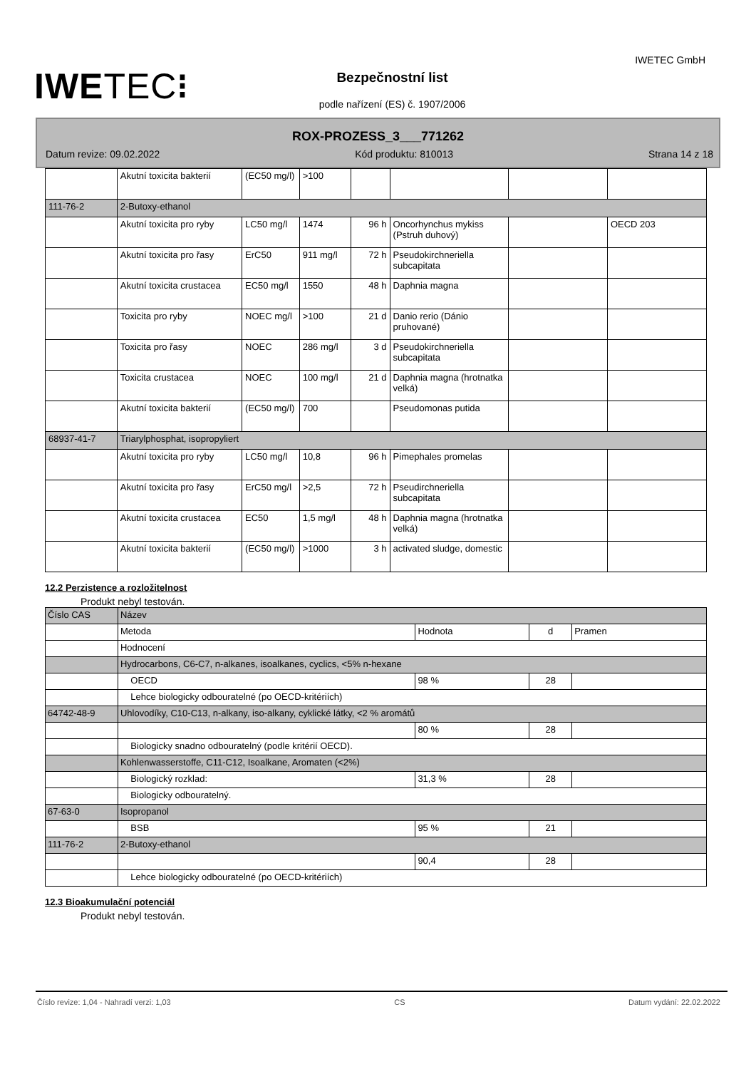IWETEC⁝
IWETEC GmbH
Bezpečnostní list
podle nařízení (ES) č. 1907/2006
ROX-PROZESS_3___771262
Datum revize: 09.02.2022 Kód produktu: 810013 Strana 14 z 18
| | Akutní toxicita bakterií | (EC50 mg/l) | >100 | | | | |
| 111-76-2 | 2-Butoxy-ethanol | | | | | | |
| | Akutní toxicita pro ryby | LC50 mg/l | 1474 | 96 h | Oncorhynchus mykiss (Pstruh duhový) | | OECD 203 |
| | Akutní toxicita pro řasy | ErC50 | 911 mg/l | 72 h | Pseudokirchneriella subcapitata | | |
| | Akutní toxicita crustacea | EC50 mg/l | 1550 | 48 h | Daphnia magna | | |
| | Toxicita pro ryby | NOEC mg/l | >100 | 21 d | Danio rerio (Dánio pruhované) | | |
| | Toxicita pro řasy | NOEC | 286 mg/l | 3 d | Pseudokirchneriella subcapitata | | |
| | Toxicita crustacea | NOEC | 100 mg/l | 21 d | Daphnia magna (hrotnatka velká) | | |
| | Akutní toxicita bakterií | (EC50 mg/l) | 700 | | Pseudomonas putida | | |
| 68937-41-7 | Triarylphosphat, isopropyliert | | | | | | |
| | Akutní toxicita pro ryby | LC50 mg/l | 10,8 | 96 h | Pimephales promelas | | |
| | Akutní toxicita pro řasy | ErC50 mg/l | >2,5 | 72 h | Pseudirchneriella subcapitata | | |
| | Akutní toxicita crustacea | EC50 | 1,5 mg/l | 48 h | Daphnia magna (hrotnatka velká) | | |
| | Akutní toxicita bakterií | (EC50 mg/l) | >1000 | 3 h | activated sludge, domestic | | |
12.2 Perzistence a rozložitelnost
Produkt nebyl testován.
| Číslo CAS | Název | | | |
| | Metoda | Hodnota | d | Pramen |
| | Hodnocení | | | |
| | Hydrocarbons, C6-C7, n-alkanes, isoalkanes, cyclics, <5% n-hexane | | | |
| | OECD | 98 % | 28 | |
| | Lehce biologicky odbouratelné (po OECD-kritériích) | | | |
| 64742-48-9 | Uhlovodíky, C10-C13, n-alkany, iso-alkany, cyklické látky, <2 % aromátů | | | |
| | | 80 % | 28 | |
| | Biologicky snadno odbouratelný (podle kritérií OECD). | | | |
| | Kohlenwasserstoffe, C11-C12, Isoalkane, Aromaten (<2%) | | | |
| | Biologický rozklad: | 31,3 % | 28 | |
| | Biologicky odbouratelný. | | | |
| 67-63-0 | Isopropanol | | | |
| | BSB | 95 % | 21 | |
| 111-76-2 | 2-Butoxy-ethanol | | | |
| | | 90,4 | 28 | |
| | Lehce biologicky odbouratelné (po OECD-kritériích) | | | |
12.3 Bioakumulační potenciál
Produkt nebyl testován.
Číslo revize: 1,04 - Nahradí verzi: 1,03 CS Datum vydání: 22.02.2022